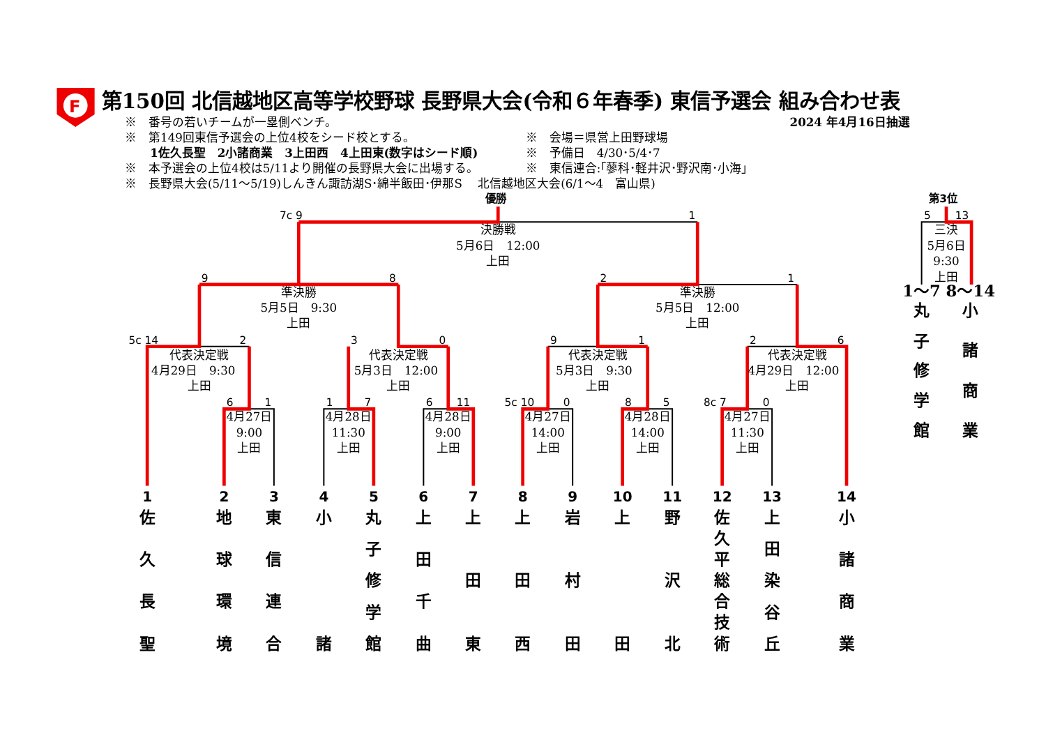F
第150回 北信越地区高等学校野球 長野県大会(令和６年春季) 東信予選会 組み合わせ表
※　番号の若いチームが一塁側ベンチ。
2024 年4月16日抽選
※　第149回東信予選会の上位4校をシード校とする。
※　会場＝県営上田野球場
1佐久長聖　2小諸商業　3上田西　4上田東(数字はシード順)
※　予備日　4/30･5/4･7
※　本予選会の上位4校は5/11より開催の長野県大会に出場する。
※　東信連合:｢蓼科･軽井沢･野沢南･小海｣
※　長野県大会(5/11～5/19)しんきん諏訪湖S･綿半飯田･伊那S　 北信越地区大会(6/1～4　富山県)
優勝
7c 9
1
決勝戦
5月6日　12:00
上田
第3位
5
13
三決
5月6日
9:30
上田
9
8
準決勝
5月5日　9:30
上田
2
1
準決勝
5月5日　12:00
上田
1～7
8～14
5c 14
2
代表決定戦
4月29日　9:30
上田
3
0
代表決定戦
5月3日　12:00
上田
9
1
代表決定戦
5月3日　9:30
上田
2
6
代表決定戦
4月29日　12:00
上田
6
1
4月27日
9:00
上田
1
7
4月28日
11:30
上田
6
11
4月28日
9:00
上田
5c 10
0
4月27日
14:00
上田
8
5
4月28日
14:00
上田
8c 7
0
4月27日
11:30
上田
丸
子
修
学
館
小
諸
商
業
1
2
3
4
5
6
7
8
9
10
11
12
13
14
佐
久
長
聖
地
球
環
境
東
信
連
合
小
諸
丸
子
修
学
館
上
田
千
曲
上
田
東
上
田
西
岩
村
田
上
田
野
沢
北
佐
久
平
総
合
技
術
上
田
染
谷
丘
小
諸
商
業